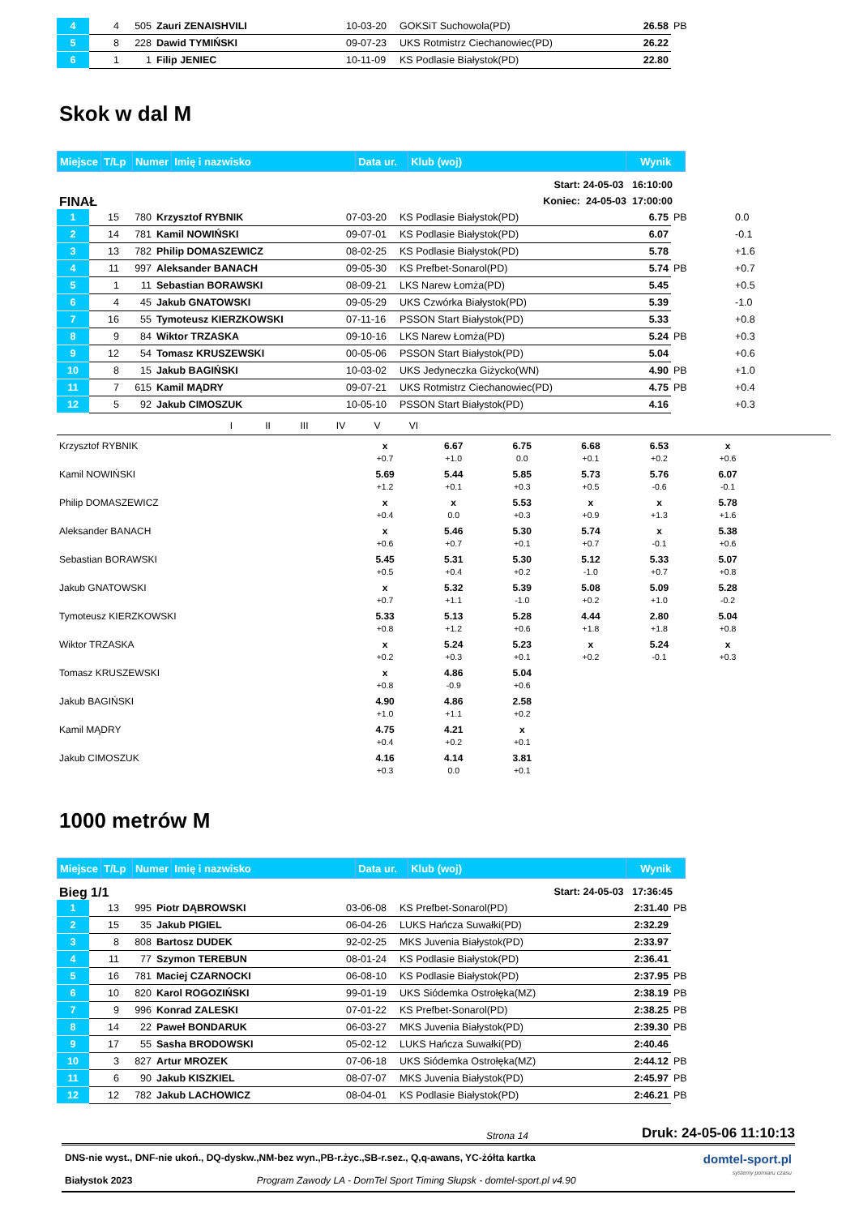| 4 | 4 | 505 | Zauri ZENAISHVILI | 10-03-20 | GOKSiT Suchowola(PD) | 26.58 | PB |
| 5 | 8 | 228 | Dawid TYMIŃSKI | 09-07-23 | UKS Rotmistrz Ciechanowiec(PD) | 26.22 | |
| 6 | 1 | 1 | Filip JENIEC | 10-11-09 | KS Podlasie Białystok(PD) | 22.80 | |
Skok w dal M
| Miejsce | T/Lp | Numer | Imię i nazwisko | Data ur. | Klub (woj) | Wynik |
FINAŁ
Start: 24-05-03 16:10:00
Koniec: 24-05-03 17:00:00
| 1 | 15 | 780 | Krzysztof RYBNIK | 07-03-20 | KS Podlasie Białystok(PD) | 6.75 | PB | 0.0 |
| 2 | 14 | 781 | Kamil NOWIŃSKI | 09-07-01 | KS Podlasie Białystok(PD) | 6.07 | | -0.1 |
| 3 | 13 | 782 | Philip DOMASZEWICZ | 08-02-25 | KS Podlasie Białystok(PD) | 5.78 | | +1.6 |
| 4 | 11 | 997 | Aleksander BANACH | 09-05-30 | KS Prefbet-Sonarol(PD) | 5.74 | PB | +0.7 |
| 5 | 1 | 11 | Sebastian BORAWSKI | 08-09-21 | LKS Narew Łomża(PD) | 5.45 | | +0.5 |
| 6 | 4 | 45 | Jakub GNATOWSKI | 09-05-29 | UKS Czwórka Białystok(PD) | 5.39 | | -1.0 |
| 7 | 16 | 55 | Tymoteusz KIERZKOWSKI | 07-11-16 | PSSON Start Białystok(PD) | 5.33 | | +0.8 |
| 8 | 9 | 84 | Wiktor TRZASKA | 09-10-16 | LKS Narew Łomża(PD) | 5.24 | PB | +0.3 |
| 9 | 12 | 54 | Tomasz KRUSZEWSKI | 00-05-06 | PSSON Start Białystok(PD) | 5.04 | | +0.6 |
| 10 | 8 | 15 | Jakub BAGIŃSKI | 10-03-02 | UKS Jedyneczka Giżycko(WN) | 4.90 | PB | +1.0 |
| 11 | 7 | 615 | Kamil MĄDRY | 09-07-21 | UKS Rotmistrz Ciechanowiec(PD) | 4.75 | PB | +0.4 |
| 12 | 5 | 92 | Jakub CIMOSZUK | 10-05-10 | PSSON Start Białystok(PD) | 4.16 | | +0.3 |
| | I | II | III | IV | V | VI | |
| Krzysztof RYBNIK | x | 6.67 | 6.75 | 6.68 | 6.53 | x | |
| | +0.7 | +1.0 | 0.0 | +0.1 | +0.2 | +0.6 | |
| Kamil NOWIŃSKI | 5.69 | 5.44 | 5.85 | 5.73 | 5.76 | 6.07 | |
| | +1.2 | +0.1 | +0.3 | +0.5 | -0.6 | -0.1 | |
| Philip DOMASZEWICZ | x | x | 5.53 | x | x | 5.78 | |
| | +0.4 | 0.0 | +0.3 | +0.9 | +1.3 | +1.6 | |
| Aleksander BANACH | x | 5.46 | 5.30 | 5.74 | x | 5.38 | |
| | +0.6 | +0.7 | +0.1 | +0.7 | -0.1 | +0.6 | |
| Sebastian BORAWSKI | 5.45 | 5.31 | 5.30 | 5.12 | 5.33 | 5.07 | |
| | +0.5 | +0.4 | +0.2 | -1.0 | +0.7 | +0.8 | |
| Jakub GNATOWSKI | x | 5.32 | 5.39 | 5.08 | 5.09 | 5.28 | |
| | +0.7 | +1.1 | -1.0 | +0.2 | +1.0 | -0.2 | |
| Tymoteusz KIERZKOWSKI | 5.33 | 5.13 | 5.28 | 4.44 | 2.80 | 5.04 | |
| | +0.8 | +1.2 | +0.6 | +1.8 | +1.8 | +0.8 | |
| Wiktor TRZASKA | x | 5.24 | 5.23 | x | 5.24 | x | |
| | +0.2 | +0.3 | +0.1 | +0.2 | -0.1 | +0.3 | |
| Tomasz KRUSZEWSKI | x | 4.86 | 5.04 | | | | |
| | +0.8 | -0.9 | +0.6 | | | | |
| Jakub BAGIŃSKI | 4.90 | 4.86 | 2.58 | | | | |
| | +1.0 | +1.1 | +0.2 | | | | |
| Kamil MĄDRY | 4.75 | 4.21 | x | | | | |
| | +0.4 | +0.2 | +0.1 | | | | |
| Jakub CIMOSZUK | 4.16 | 4.14 | 3.81 | | | | |
| | +0.3 | 0.0 | +0.1 | | | | |
1000 metrów M
| Miejsce | T/Lp | Numer | Imię i nazwisko | Data ur. | Klub (woj) | Wynik |
Bieg 1/1
Start: 24-05-03 17:36:45
| 1 | 13 | 995 | Piotr DĄBROWSKI | 03-06-08 | KS Prefbet-Sonarol(PD) | 2:31.40 | PB |
| 2 | 15 | 35 | Jakub PIGIEL | 06-04-26 | LUKS Hańcza Suwałki(PD) | 2:32.29 | |
| 3 | 8 | 808 | Bartosz DUDEK | 92-02-25 | MKS Juvenia Białystok(PD) | 2:33.97 | |
| 4 | 11 | 77 | Szymon TEREBUN | 08-01-24 | KS Podlasie Białystok(PD) | 2:36.41 | |
| 5 | 16 | 781 | Maciej CZARNOCKI | 06-08-10 | KS Podlasie Białystok(PD) | 2:37.95 | PB |
| 6 | 10 | 820 | Karol ROGOZIŃSKI | 99-01-19 | UKS Siódemka Ostrołęka(MZ) | 2:38.19 | PB |
| 7 | 9 | 996 | Konrad ZALESKI | 07-01-22 | KS Prefbet-Sonarol(PD) | 2:38.25 | PB |
| 8 | 14 | 22 | Paweł BONDARUK | 06-03-27 | MKS Juvenia Białystok(PD) | 2:39.30 | PB |
| 9 | 17 | 55 | Sasha BRODOWSKI | 05-02-12 | LUKS Hańcza Suwałki(PD) | 2:40.46 | |
| 10 | 3 | 827 | Artur MROZEK | 07-06-18 | UKS Siódemka Ostrołęka(MZ) | 2:44.12 | PB |
| 11 | 6 | 90 | Jakub KISZKIEL | 08-07-07 | MKS Juvenia Białystok(PD) | 2:45.97 | PB |
| 12 | 12 | 782 | Jakub LACHOWICZ | 08-04-01 | KS Podlasie Białystok(PD) | 2:46.21 | PB |
Strona 14 Druk: 24-05-06 11:10:13
DNS-nie wyst., DNF-nie ukoń., DQ-dyskw.,NM-bez wyn.,PB-r.życ.,SB-r.sez., Q,q-awans, YC-żółta kartka
Białystok 2023 Program Zawody LA - DomTel Sport Timing Słupsk - domtel-sport.pl v4.90
domtel-sport.pl
systemy pomiaru czasu